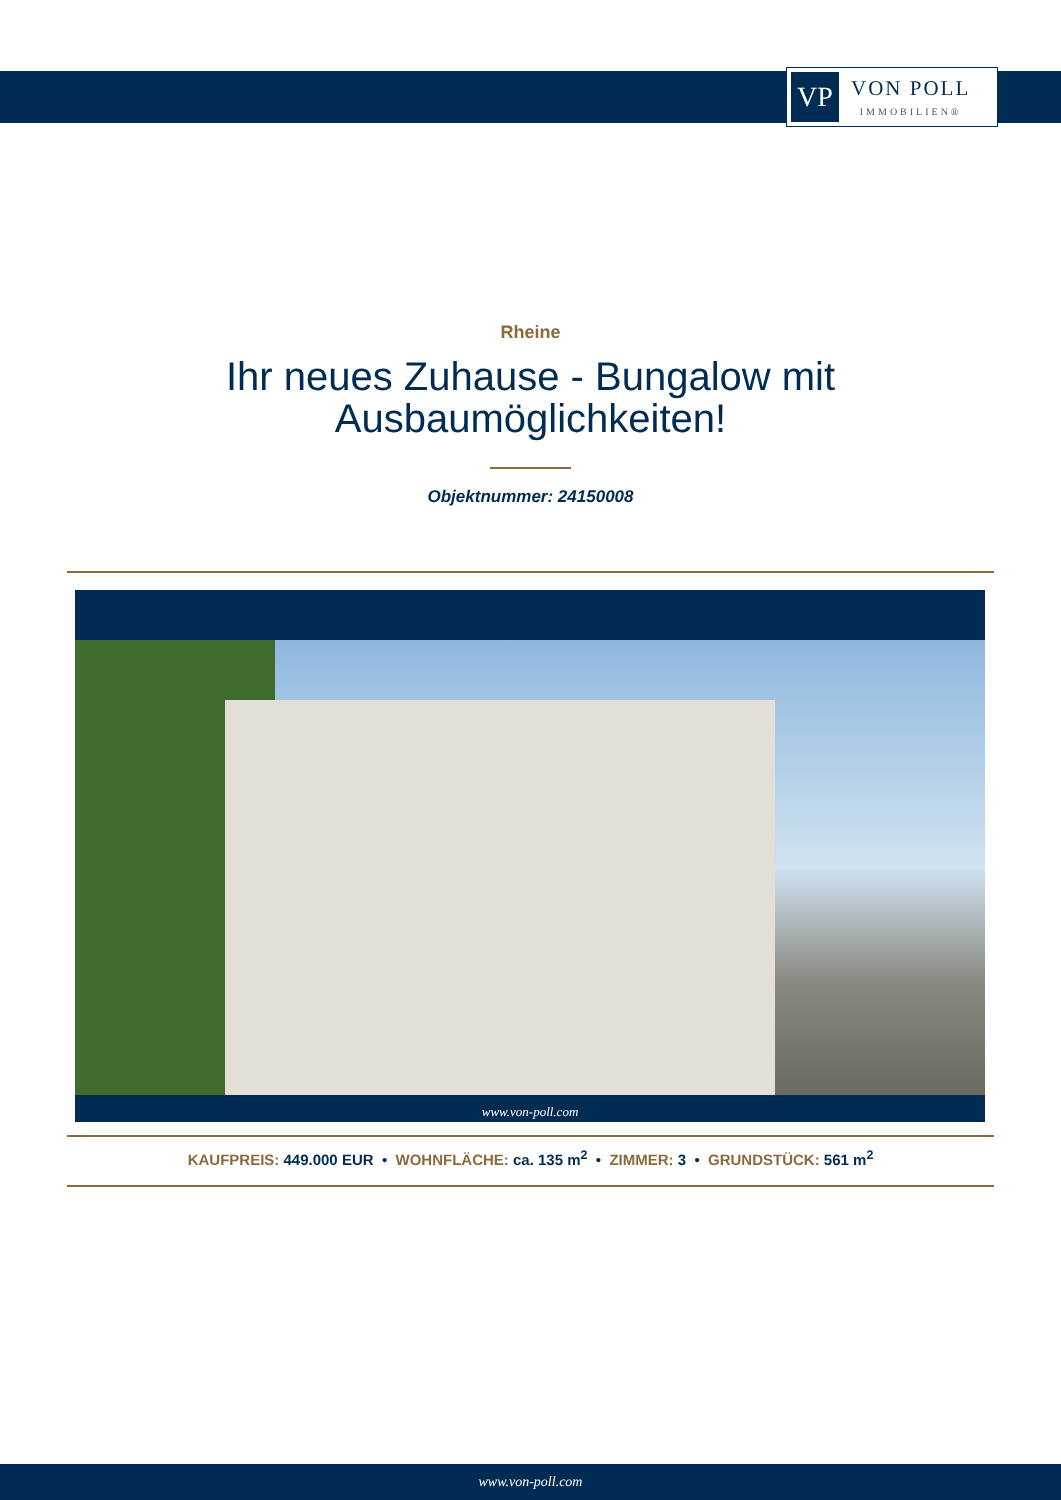VP
VON POLL
IMMOBILIEN®
Rheine
Ihr neues Zuhause - Bungalow mit
Ausbaumöglichkeiten!
Objektnummer: 24150008
www.von-poll.com
KAUFPREIS: 449.000 EUR • WOHNFLÄCHE: ca. 135 m<sup>2</sup> • ZIMMER: 3 • GRUNDSTÜCK: 561 m<sup>2</sup>
www.von-poll.com